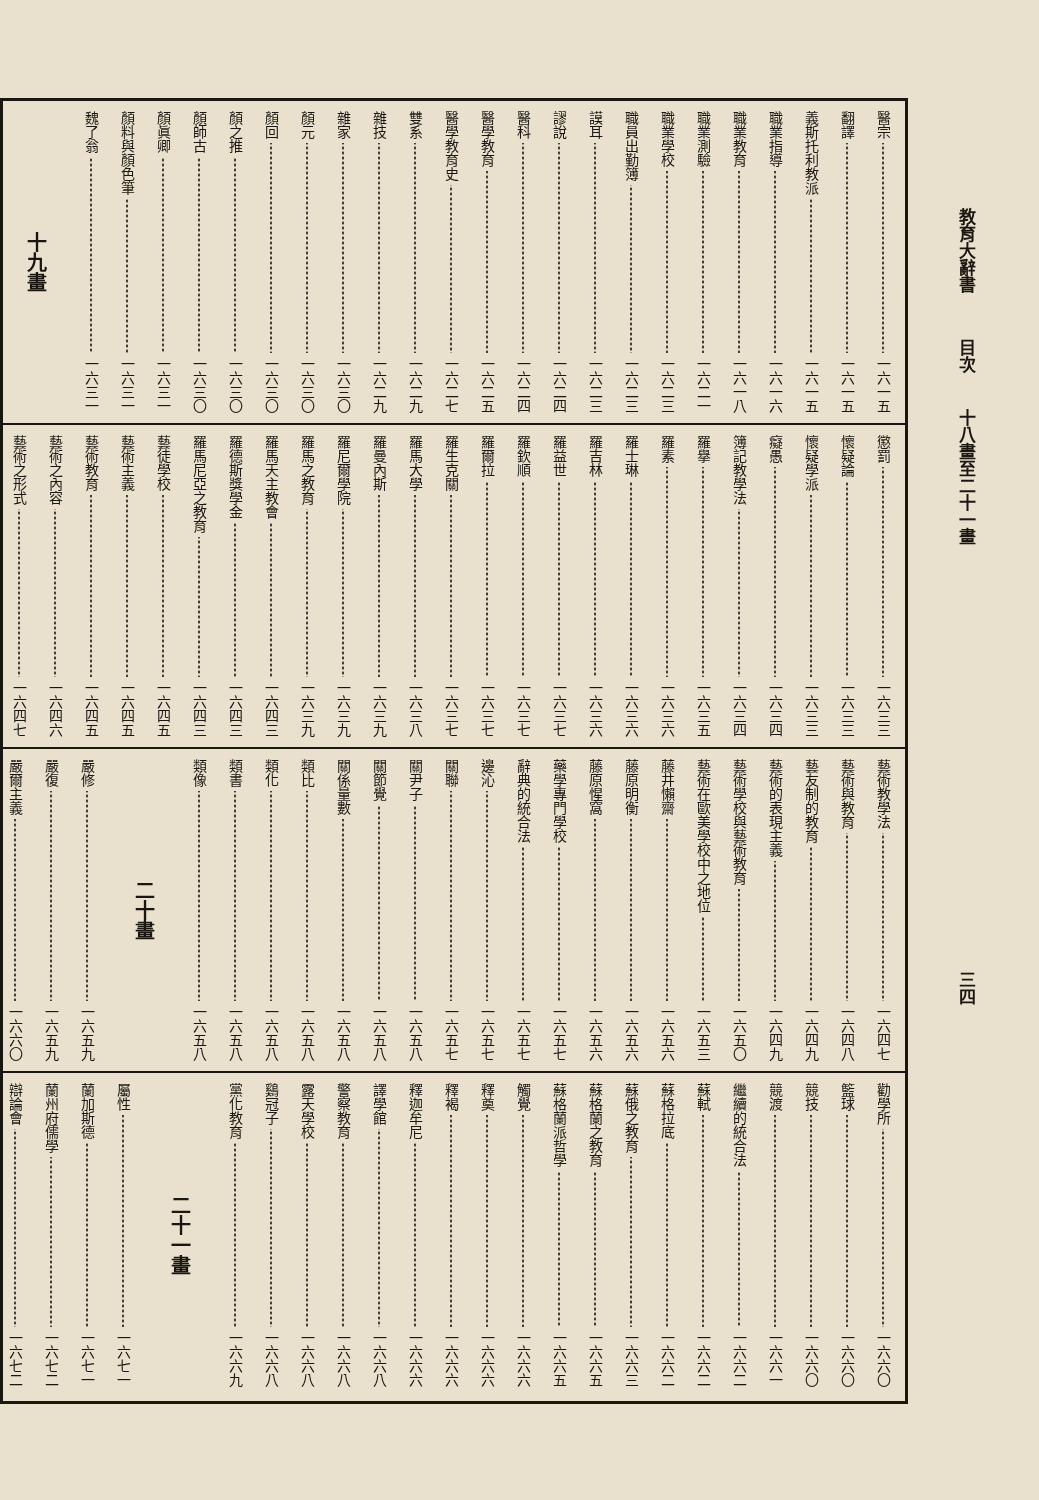教育大辭書 目次 十八畫至二十一畫 三四
醫宗 一六一五
翻譯 一六一五
義斯托利教派 一六一五
職業指導 一六一六
職業教育 一六一八
職業測驗 一六二一
職業學校 一六二三
職員出勤簿 一六二三
謨耳 一六二三
謬說 一六二四
醫科 一六二四
醫學教育 一六二五
醫學教育史 一六二七
雙系 一六二九
雜技 一六二九
雜家 一六三〇
顏元 一六三〇
顏回 一六三〇
顏之推 一六三〇
顏師古 一六三〇
顏眞卿 一六三一
顏料與顏色筆 一六三一
魏了翁 一六三一
十九畫
懲罰 一六三三
懷疑論 一六三三
懷疑學派 一六三三
癡愚 一六三四
簿記教學法 一六三四
羅擧 一六三五
羅素 一六三六
羅士琳 一六三六
羅吉林 一六三六
羅益世 一六三七
羅欽順 一六三七
羅爾拉 一六三七
羅生克關 一六三七
羅馬大學 一六三八
羅曼內斯 一六三九
羅尼爾學院 一六三九
羅馬之教育 一六三九
羅馬天主教會 一六四三
羅德斯獎學金 一六四三
羅馬尼亞之教育 一六四三
藝徒學校 一六四五
藝術主義 一六四五
藝術教育 一六四五
藝術之內容 一六四六
藝術之形式 一六四七
藝術教學法 一六四七
藝術與教育 一六四八
藝友制的教育 一六四九
藝術的表現主義 一六四九
藝術學校與藝術教育 一六五〇
藝術在歐美學校中之地位 一六五三
藤井懶齋 一六五六
藤原明衡 一六五六
藤原惺窩 一六五六
藥學專門學校 一六五七
辭典的統合法 一六五七
邊沁 一六五七
關聯 一六五七
關尹子 一六五八
關節覺 一六五八
關係量數 一六五八
類比 一六五八
類化 一六五八
類書 一六五八
類像 一六五八
二十畫
嚴修 一六五九
嚴復 一六五九
嚴爾主義 一六六〇
勸學所 一六六〇
籃球 一六六〇
競技 一六六〇
競渡 一六六一
繼續的統合法 一六六二
蘇軾 一六六二
蘇格拉底 一六六二
蘇俄之教育 一六六三
蘇格蘭之教育 一六六五
蘇格蘭派哲學 一六六五
觸覺 一六六六
釋奠 一六六六
釋褐 一六六六
釋迦牟尼 一六六六
譯學館 一六六八
警察教育 一六六八
露天學校 一六六八
鷄冠子 一六六八
黨化教育 一六六九
二十一畫
屬性 一六七一
蘭加斯德 一六七一
蘭州府儒學 一六七二
辯論會 一六七二